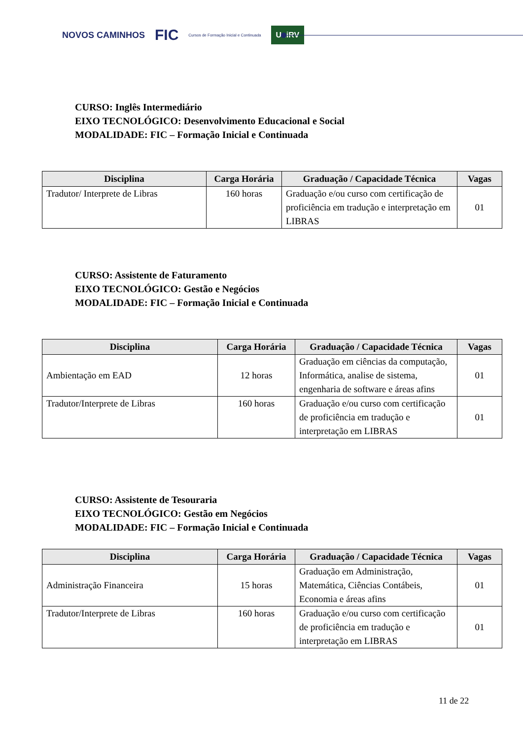NOVOS CAMINHOS FIC Cursos de Formação Inicial e Continuada UniRV
CURSO: Inglês Intermediário
EIXO TECNOLÓGICO: Desenvolvimento Educacional e Social
MODALIDADE: FIC – Formação Inicial e Continuada
| Disciplina | Carga Horária | Graduação / Capacidade Técnica | Vagas |
| --- | --- | --- | --- |
| Tradutor/ Interprete de Libras | 160 horas | Graduação e/ou curso com certificação de proficiência em tradução e interpretação em LIBRAS | 01 |
CURSO: Assistente de Faturamento
EIXO TECNOLÓGICO: Gestão e Negócios
MODALIDADE: FIC – Formação Inicial e Continuada
| Disciplina | Carga Horária | Graduação / Capacidade Técnica | Vagas |
| --- | --- | --- | --- |
| Ambientação em EAD | 12 horas | Graduação em ciências da computação, Informática, analise de sistema, engenharia de software e áreas afins | 01 |
| Tradutor/Interprete de Libras | 160 horas | Graduação e/ou curso com certificação de proficiência em tradução e interpretação em LIBRAS | 01 |
CURSO: Assistente de Tesouraria
EIXO TECNOLÓGICO: Gestão em Negócios
MODALIDADE: FIC – Formação Inicial e Continuada
| Disciplina | Carga Horária | Graduação / Capacidade Técnica | Vagas |
| --- | --- | --- | --- |
| Administração Financeira | 15 horas | Graduação em Administração, Matemática, Ciências Contábeis, Economia e áreas afins | 01 |
| Tradutor/Interprete de Libras | 160 horas | Graduação e/ou curso com certificação de proficiência em tradução e interpretação em LIBRAS | 01 |
11 de 22